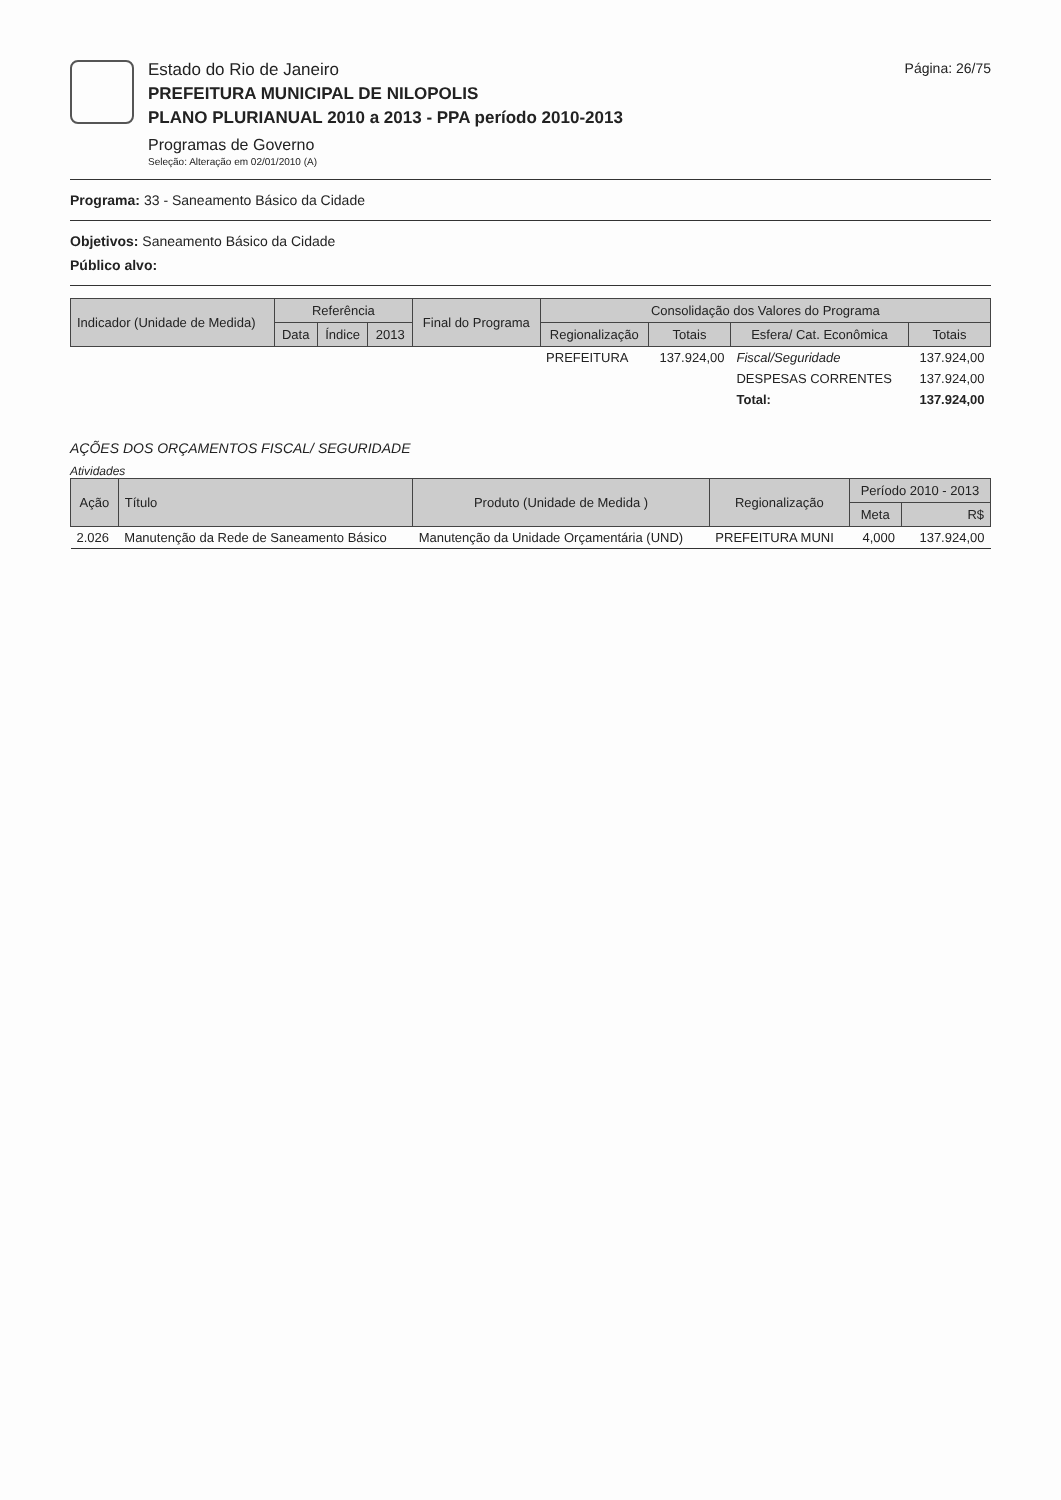Estado do Rio de Janeiro
PREFEITURA MUNICIPAL DE NILOPOLIS
PLANO PLURIANUAL 2010 a 2013 - PPA período 2010-2013
Programas de Governo
Seleção: Alteração em 02/01/2010 (A)
Página: 26/75
Programa: 33 - Saneamento Básico da Cidade
Objetivos: Saneamento Básico da Cidade
Público alvo:
| Indicador (Unidade de Medida) | Referência | | | Final do Programa | Consolidação dos Valores do Programa | | | |
| --- | --- | --- | --- | --- | --- | --- | --- | --- |
| | Data | Índice | 2013 | | Regionalização | Totais | Esfera/ Cat. Econômica | Totais |
| | | | | | PREFEITURA | 137.924,00 | Fiscal/Seguridade | 137.924,00 |
| | | | | | | | DESPESAS CORRENTES | 137.924,00 |
| | | | | | | | Total: | 137.924,00 |
AÇÕES DOS ORÇAMENTOS FISCAL/ SEGURIDADE
Atividades
| Ação | Título | Produto (Unidade de Medida ) | Regionalização | Período 2010 - 2013 | |
| --- | --- | --- | --- | --- | --- |
| | | | | Meta | R$ |
| 2.026 | Manutenção da Rede de Saneamento Básico | Manutenção da Unidade Orçamentária (UND) | PREFEITURA MUNI | 4,000 | 137.924,00 |